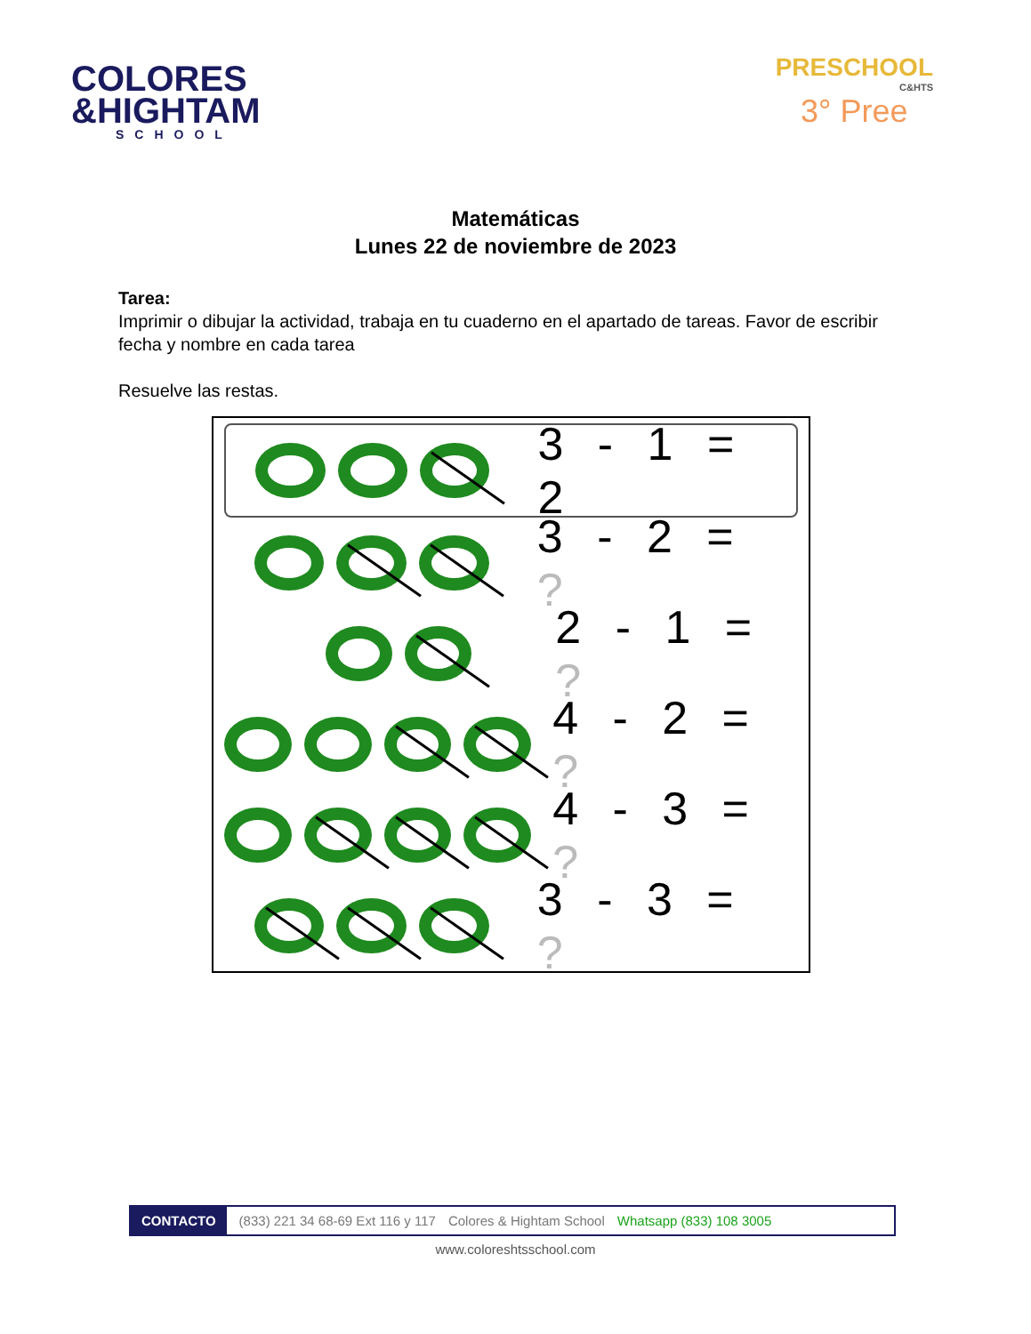COLORES
&HIGHTAM
SCHOOL
PRESCHOOL
C&HTS
3° Pree
Matemáticas
Lunes 22 de noviembre de 2023
Tarea:
Imprimir o dibujar la actividad, trabaja en tu cuaderno en el apartado de tareas. Favor de escribir fecha y nombre en cada tarea
Resuelve las restas.
3 - 1 = 2
3 - 2 = ?
2 - 1 = ?
4 - 2 = ?
4 - 3 = ?
3 - 3 = ?
CONTACTO (833) 221 34 68-69 Ext 116 y 117 Colores & Hightam School Whatsapp (833) 108 3005
www.coloreshtsschool.com